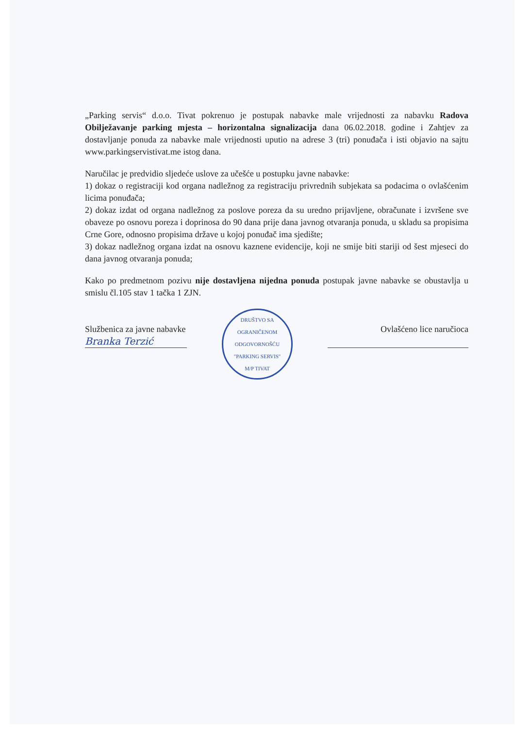„Parking servis“ d.o.o. Tivat pokrenuo je postupak nabavke male vrijednosti za nabavku Radova Obilježavanje parking mjesta – horizontalna signalizacija dana 06.02.2018. godine i Zahtjev za dostavljanje ponuda za nabavke male vrijednosti uputio na adrese 3 (tri) ponuđača i isti objavio na sajtu www.parkingservistivat.me istog dana.
Naručilac je predvidio sljedeće uslove za učešće u postupku javne nabavke:
1) dokaz o registraciji kod organa nadležnog za registraciju privrednih subjekata sa podacima o ovlašćenim licima ponuđača;
2) dokaz izdat od organa nadležnog za poslove poreza da su uredno prijavljene, obračunate i izvršene sve obaveze po osnovu poreza i doprinosa do 90 dana prije dana javnog otvaranja ponuda, u skladu sa propisima Crne Gore, odnosno propisima države u kojoj ponuđač ima sjedište;
3) dokaz nadležnog organa izdat na osnovu kaznene evidencije, koji ne smije biti stariji od šest mjeseci do dana javnog otvaranja ponuda;
Kako po predmetnom pozivu nije dostavljena nijedna ponuda postupak javne nabavke se obustavlja u smislu čl.105 stav 1 tačka 1 ZJN.
Službenica za javne nabavke
Branka Terzić
DRUŠTVO SA OGRANIČENOM ODGOVORNOŠĆU "PARKING SERVIS"
M/P TIVAT
Ovlašćeno lice naručioca